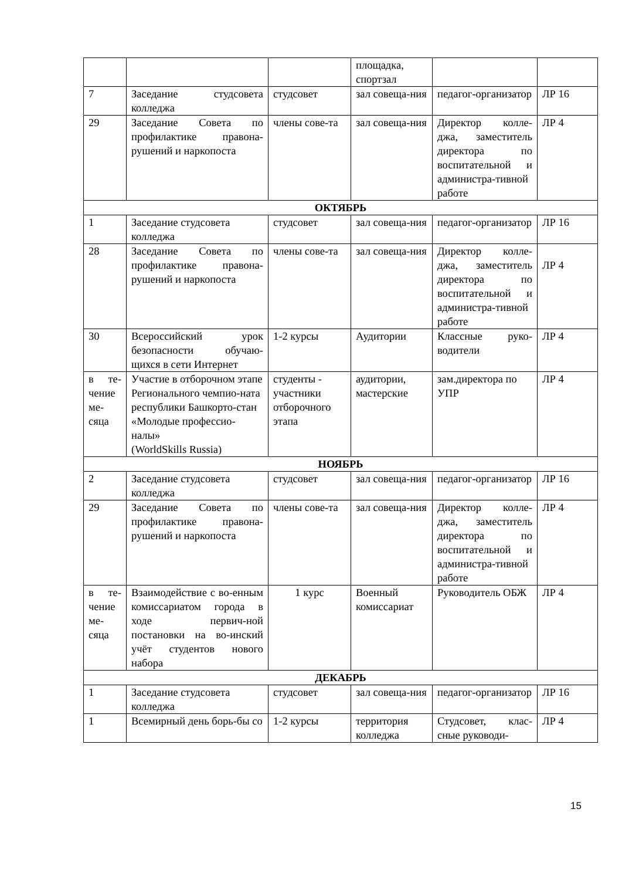| | | | площадка, спортзал | | |
| 7 | Заседание студсовета колледжа | студсовет | зал совеща-ния | педагог-организатор | ЛР 16 |
| 29 | Заседание Совета по профилактике правона-рушений и наркопоста | члены сове-та | зал совеща-ния | Директор колле-джа, заместитель директора по воспитательной и администра-тивной работе | ЛР 4 |
| ОКТЯБРЬ | | | | | |
| 1 | Заседание студсовета колледжа | студсовет | зал совеща-ния | педагог-организатор | ЛР 16 |
| 28 | Заседание Совета по профилактике правона-рушений и наркопоста | члены сове-та | зал совеща-ния | Директор колле-джа, заместитель директора по воспитательной и администра-тивной работе | ЛР 4 |
| 30 | Всероссийский урок безопасности обучаю-щихся в сети Интернет | 1-2 курсы | Аудитории | Классные руко-водители | ЛР 4 |
| в те-чение ме-сяца | Участие в отборочном этапе Регионального чемпио-ната республики Башкорто-стан «Молодые профессио-налы» (WorldSkills Russia) | студенты - участники отборочного этапа | аудитории, мастерские | зам.директора по УПР | ЛР 4 |
| НОЯБРЬ | | | | | |
| 2 | Заседание студсовета колледжа | студсовет | зал совеща-ния | педагог-организатор | ЛР 16 |
| 29 | Заседание Совета по профилактике правона-рушений и наркопоста | члены сове-та | зал совеща-ния | Директор колле-джа, заместитель директора по воспитательной и администра-тивной работе | ЛР 4 |
| в те-чение ме-сяца | Взаимодействие с во-енным комиссариатом города в ходе первич-ной постановки на во-инский учёт студентов нового набора | 1 курс | Военный комиссариат | Руководитель ОБЖ | ЛР 4 |
| ДЕКАБРЬ | | | | | |
| 1 | Заседание студсовета колледжа | студсовет | зал совеща-ния | педагог-организатор | ЛР 16 |
| 1 | Всемирный день борь-бы со | 1-2 курсы | территория колледжа | Студсовет, клас-сные руководи- | ЛР 4 |
15